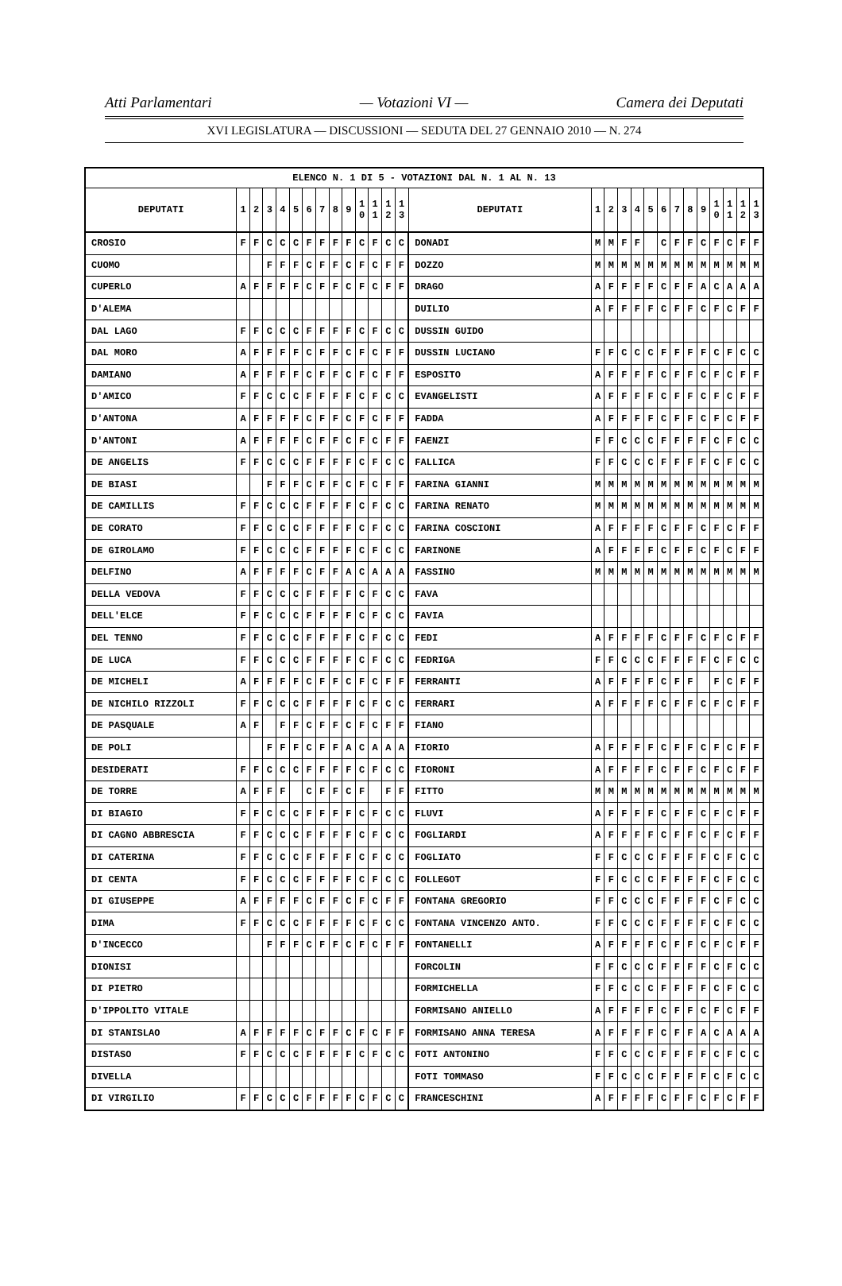Atti Parlamentari — Votazioni VI — Camera dei Deputati
XVI LEGISLATURA — DISCUSSIONI — SEDUTA DEL 27 GENNAIO 2010 — N. 274
| ELENCO N. 1 DI 5 - VOTAZIONI DAL N. 1 AL N. 13 | | | | | | | | | | | | | | | | | | | | | | | | | | | |
| --- | --- | --- | --- | --- | --- | --- | --- | --- | --- | --- | --- | --- | --- | --- | --- | --- | --- | --- | --- | --- | --- | --- | --- | --- | --- | --- | --- |
| DEPUTATI | 1 | 2 | 3 | 4 | 5 | 6 | 7 | 8 | 9 | 1 0 | 1 1 | 1 2 | 1 3 | DEPUTATI | 1 | 2 | 3 | 4 | 5 | 6 | 7 | 8 | 9 | 1 0 | 1 1 | 1 2 | 1 3 |
| CROSIO | F | F | C | C | C | F | F | F | F | C | F | C | C | DONADI | M | M | F | F | | C | F | F | C | F | C | F | F |
| CUOMO | | | F | F | F | C | F | F | C | F | C | F | F | DOZZO | M | M | M | M | M | M | M | M | M | M | M | M | M |
| CUPERLO | A | F | F | F | F | C | F | F | C | F | C | F | F | DRAGO | A | F | F | F | F | C | F | F | A | C | A | A | A |
| D'ALEMA | | | | | | | | | | | | | | DUILIO | A | F | F | F | F | C | F | F | C | F | C | F | F |
| DAL LAGO | F | F | C | C | C | F | F | F | F | C | F | C | C | DUSSIN GUIDO | | | | | | | | | | | | | |
| DAL MORO | A | F | F | F | F | C | F | F | C | F | C | F | F | DUSSIN LUCIANO | F | F | C | C | C | F | F | F | F | C | F | C | C |
| DAMIANO | A | F | F | F | F | C | F | F | C | F | C | F | F | ESPOSITO | A | F | F | F | F | C | F | F | C | F | C | F | F |
| D'AMICO | F | F | C | C | C | F | F | F | F | C | F | C | C | EVANGELISTI | A | F | F | F | F | C | F | F | C | F | C | F | F |
| D'ANTONA | A | F | F | F | F | C | F | F | C | F | C | F | F | FADDA | A | F | F | F | F | C | F | F | C | F | C | F | F |
| D'ANTONI | A | F | F | F | F | C | F | F | C | F | C | F | F | FAENZI | F | F | C | C | C | F | F | F | F | C | F | C | C |
| DE ANGELIS | F | F | C | C | C | F | F | F | F | C | F | C | C | FALLICA | F | F | C | C | C | F | F | F | F | C | F | C | C |
| DE BIASI | | | F | F | F | C | F | F | C | F | C | F | F | FARINA GIANNI | M | M | M | M | M | M | M | M | M | M | M | M | M |
| DE CAMILLIS | F | F | C | C | C | F | F | F | F | C | F | C | C | FARINA RENATO | M | M | M | M | M | M | M | M | M | M | M | M | M |
| DE CORATO | F | F | C | C | C | F | F | F | F | C | F | C | C | FARINA COSCIONI | A | F | F | F | F | C | F | F | C | F | C | F | F |
| DE GIROLAMO | F | F | C | C | C | F | F | F | F | C | F | C | C | FARINONE | A | F | F | F | F | C | F | F | C | F | C | F | F |
| DELFINO | A | F | F | F | F | C | F | F | A | C | A | A | A | FASSINO | M | M | M | M | M | M | M | M | M | M | M | M | M |
| DELLA VEDOVA | F | F | C | C | C | F | F | F | F | C | F | C | C | FAVA | | | | | | | | | | | | | |
| DELL'ELCE | F | F | C | C | C | F | F | F | F | C | F | C | C | FAVIA | | | | | | | | | | | | | |
| DEL TENNO | F | F | C | C | C | F | F | F | F | C | F | C | C | FEDI | A | F | F | F | F | C | F | F | C | F | C | F | F |
| DE LUCA | F | F | C | C | C | F | F | F | F | C | F | C | C | FEDRIGA | F | F | C | C | C | F | F | F | F | C | F | C | C |
| DE MICHELI | A | F | F | F | F | C | F | F | C | F | C | F | F | FERRANTI | A | F | F | F | F | C | F | F | | F | C | F | F |
| DE NICHILO RIZZOLI | F | F | C | C | C | F | F | F | F | C | F | C | C | FERRARI | A | F | F | F | F | C | F | F | C | F | C | F | F |
| DE PASQUALE | A | F | | F | F | C | F | F | C | F | C | F | F | FIANO | | | | | | | | | | | | | |
| DE POLI | | | F | F | F | C | F | F | A | C | A | A | A | FIORIO | A | F | F | F | F | C | F | F | C | F | C | F | F |
| DESIDERATI | F | F | C | C | C | F | F | F | F | C | F | C | C | FIORONI | A | F | F | F | F | C | F | F | C | F | C | F | F |
| DE TORRE | A | F | F | F | | C | F | F | C | F | | F | F | FITTO | M | M | M | M | M | M | M | M | M | M | M | M | M |
| DI BIAGIO | F | F | C | C | C | F | F | F | F | C | F | C | C | FLUVI | A | F | F | F | F | C | F | F | C | F | C | F | F |
| DI CAGNO ABBRESCIA | F | F | C | C | C | F | F | F | F | C | F | C | C | FOGLIARDI | A | F | F | F | F | C | F | F | C | F | C | F | F |
| DI CATERINA | F | F | C | C | C | F | F | F | F | C | F | C | C | FOGLIATO | F | F | C | C | C | F | F | F | F | C | F | C | C |
| DI CENTA | F | F | C | C | C | F | F | F | F | C | F | C | C | FOLLEGOT | F | F | C | C | C | F | F | F | F | C | F | C | C |
| DI GIUSEPPE | A | F | F | F | F | C | F | F | C | F | C | F | F | FONTANA GREGORIO | F | F | C | C | C | F | F | F | F | C | F | C | C |
| DIMA | F | F | C | C | C | F | F | F | F | C | F | C | C | FONTANA VINCENZO ANTO. | F | F | C | C | C | F | F | F | F | C | F | C | C |
| D'INCECCO | | | F | F | F | C | F | F | C | F | C | F | F | FONTANELLI | A | F | F | F | F | C | F | F | C | F | C | F | F |
| DIONISI | | | | | | | | | | | | | | FORCOLIN | F | F | C | C | C | F | F | F | F | C | F | C | C |
| DI PIETRO | | | | | | | | | | | | | | FORMICHELLA | F | F | C | C | C | F | F | F | F | C | F | C | C |
| D'IPPOLITO VITALE | | | | | | | | | | | | | | FORMISANO ANIELLO | A | F | F | F | F | C | F | F | C | F | C | F | F |
| DI STANISLAO | A | F | F | F | F | C | F | F | C | F | C | F | F | FORMISANO ANNA TERESA | A | F | F | F | F | C | F | F | A | C | A | A | A |
| DISTASO | F | F | C | C | C | F | F | F | F | C | F | C | C | FOTI ANTONINO | F | F | C | C | C | F | F | F | F | C | F | C | C |
| DIVELLA | | | | | | | | | | | | | | FOTI TOMMASO | F | F | C | C | C | F | F | F | F | C | F | C | C |
| DI VIRGILIO | F | F | C | C | C | F | F | F | F | C | F | C | C | FRANCESCHINI | A | F | F | F | F | C | F | F | C | F | C | F | F |